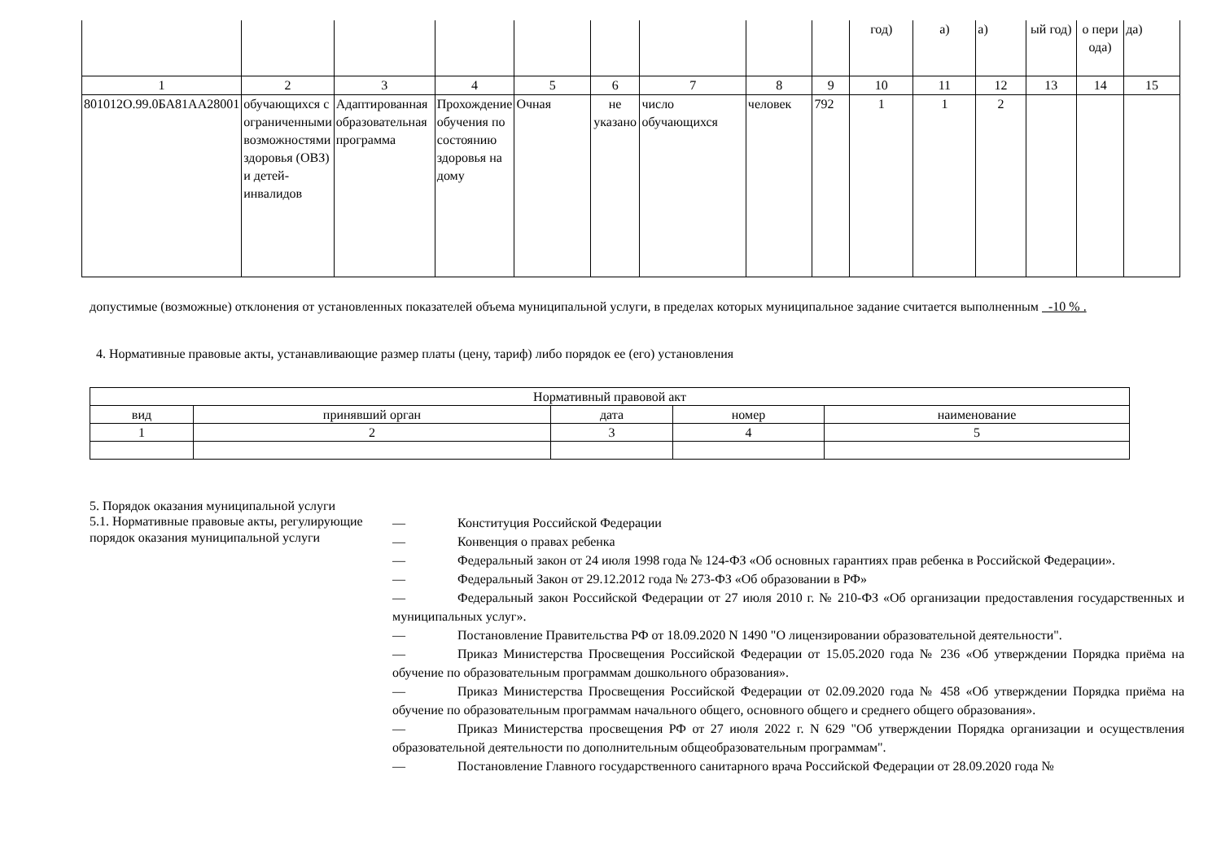| | | | | | | | | | год) | а) | а) | ый год) | о пери ода) | да) |
| 1 | 2 | 3 | 4 | 5 | 6 | 7 | 8 | 9 | 10 | 11 | 12 | 13 | 14 | 15 |
| 801012О.99.0БА81АА28001 | обучающиxся с ограниченными возможностями здоровья (ОВЗ) и детей-инвалидов | Адаптированная образовательная программа | Прохождение обучения по состоянию здоровья на дому | Очная | не указано | число обучающихся | человек | 792 | 1 | 1 | 2 | | | |
допустимые (возможные) отклонения от установленных показателей объема муниципальной услуги, в пределах которых муниципальное задание считается выполненным -10 % .
4. Нормативные правовые акты, устанавливающие размер платы (цену, тариф) либо порядок ее (его) установления
| Нормативный правовой акт | | | | |
| вид | принявший орган | дата | номер | наименование |
| 1 | 2 | 3 | 4 | 5 |
5. Порядок оказания муниципальной услуги
5.1. Нормативные правовые акты, регулирующие порядок оказания муниципальной услуги
— Конституция Российской Федерации
— Конвенция о правах ребенка
— Федеральный закон от 24 июля 1998 года № 124-ФЗ «Об основных гарантиях прав ребенка в Российской Федерации».
— Федеральный Закон от 29.12.2012 года № 273-ФЗ «Об образовании в РФ»
— Федеральный закон Российской Федерации от 27 июля 2010 г. № 210-ФЗ «Об организации предоставления государственных и муниципальных услуг».
— Постановление Правительства РФ от 18.09.2020 N 1490 "О лицензировании образовательной деятельности".
— Приказ Министерства Просвещения Российской Федерации от 15.05.2020 года № 236 «Об утверждении Порядка приёма на обучение по образовательным программам дошкольного образования».
— Приказ Министерства Просвещения Российской Федерации от 02.09.2020 года № 458 «Об утверждении Порядка приёма на обучение по образовательным программам начального общего, основного общего и среднего общего образования».
— Приказ Министерства просвещения РФ от 27 июля 2022 г. N 629 "Об утверждении Порядка организации и осуществления образовательной деятельности по дополнительным общеобразовательным программам".
— Постановление Главного государственного санитарного врача Российской Федерации от 28.09.2020 года №